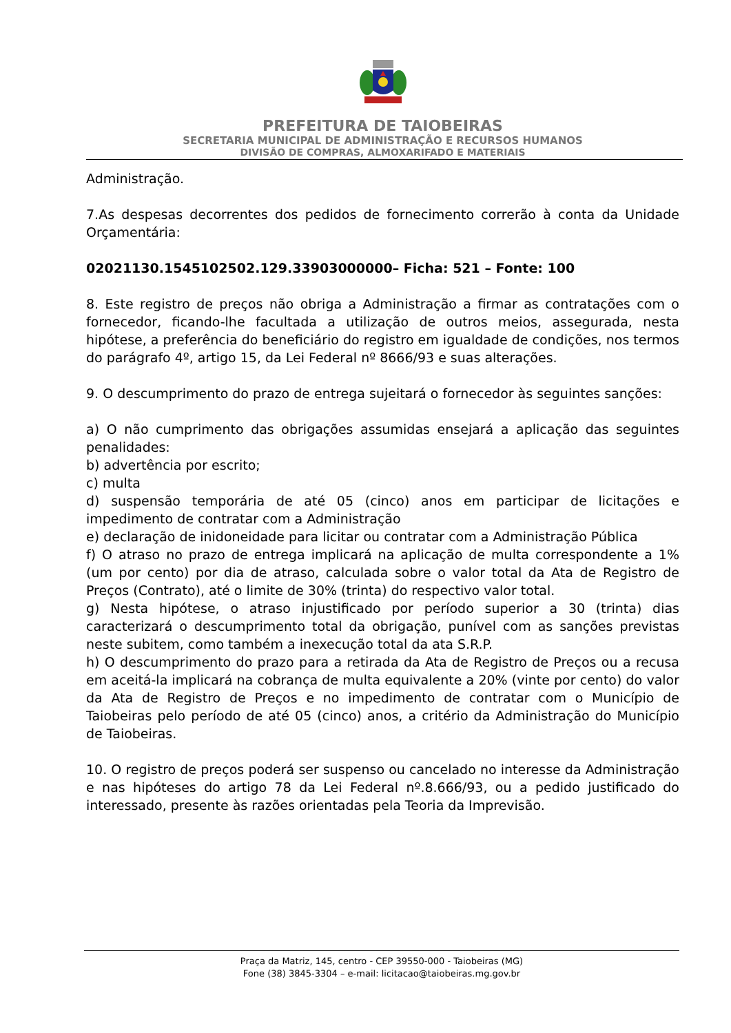PREFEITURA DE TAIOBEIRAS
SECRETARIA MUNICIPAL DE ADMINISTRAÇÃO E RECURSOS HUMANOS
DIVISÃO DE COMPRAS, ALMOXARIFADO E MATERIAIS
Administração.
7.As despesas decorrentes dos pedidos de fornecimento correrão à conta da Unidade Orçamentária:
02021130.1545102502.129.33903000000– Ficha: 521 – Fonte: 100
8. Este registro de preços não obriga a Administração a firmar as contratações com o fornecedor, ficando-lhe facultada a utilização de outros meios, assegurada, nesta hipótese, a preferência do beneficiário do registro em igualdade de condições, nos termos do parágrafo 4º, artigo 15, da Lei Federal nº 8666/93 e suas alterações.
9. O descumprimento do prazo de entrega sujeitará o fornecedor às seguintes sanções:
a) O não cumprimento das obrigações assumidas ensejará a aplicação das seguintes penalidades:
b) advertência por escrito;
c) multa
d) suspensão temporária de até 05 (cinco) anos em participar de licitações e impedimento de contratar com a Administração
e) declaração de inidoneidade para licitar ou contratar com a Administração Pública
f) O atraso no prazo de entrega implicará na aplicação de multa correspondente a 1% (um por cento) por dia de atraso, calculada sobre o valor total da Ata de Registro de Preços (Contrato), até o limite de 30% (trinta) do respectivo valor total.
g) Nesta hipótese, o atraso injustificado por período superior a 30 (trinta) dias caracterizará o descumprimento total da obrigação, punível com as sanções previstas neste subitem, como também a inexecução total da ata S.R.P.
h) O descumprimento do prazo para a retirada da Ata de Registro de Preços ou a recusa em aceitá-la implicará na cobrança de multa equivalente a 20% (vinte por cento) do valor da Ata de Registro de Preços e no impedimento de contratar com o Município de Taiobeiras pelo período de até 05 (cinco) anos, a critério da Administração do Município de Taiobeiras.
10. O registro de preços poderá ser suspenso ou cancelado no interesse da Administração e nas hipóteses do artigo 78 da Lei Federal nº.8.666/93, ou a pedido justificado do interessado, presente às razões orientadas pela Teoria da Imprevisão.
Praça da Matriz, 145, centro - CEP 39550-000 - Taiobeiras (MG)
Fone (38) 3845-3304 – e-mail: licitacao@taiobeiras.mg.gov.br